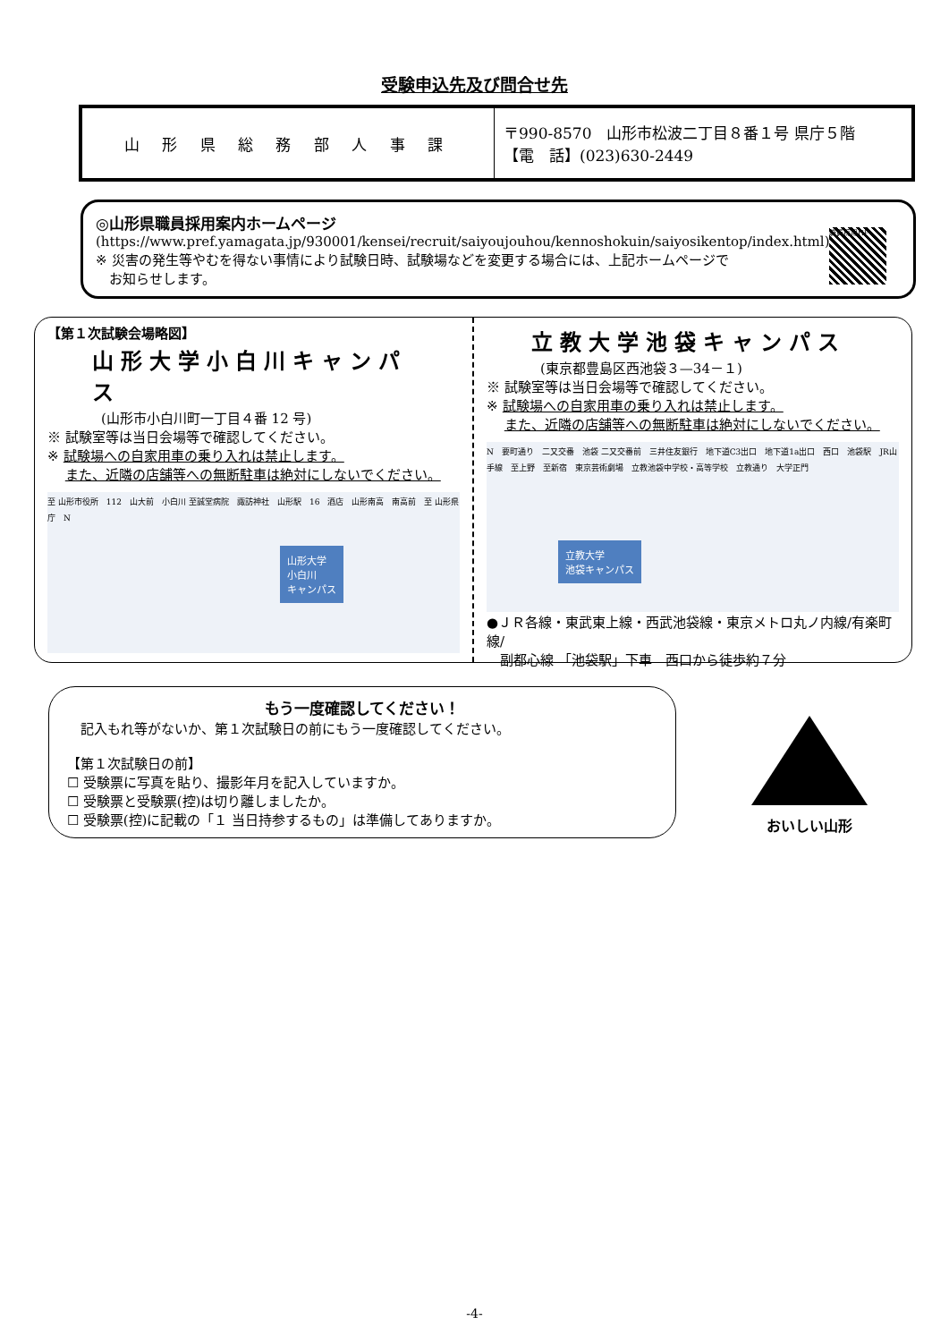受験申込先及び問合せ先
| 山 形 県 総 務 部 人 事 課 | 〒990-8570 山形市松波二丁目８番１号 県庁５階 【電 話】(023)630-2449 |
◎山形県職員採用案内ホームページ
(https://www.pref.yamagata.jp/930001/kensei/recruit/saiyoujouhou/kennoshokuin/saiyosikentop/index.html)
※ 災害の発生等やむを得ない事情により試験日時、試験場などを変更する場合には、上記ホームページで
　お知らせします。
職員採用HP
【第１次試験会場略図】
山形大学小白川キャンパス
(山形市小白川町一丁目４番 12 号)
※ 試験室等は当日会場等で確認してください。
※ 試験場への自家用車の乗り入れは禁止します。
　 また、近隣の店舗等への無断駐車は絶対にしないでください。
至 山形市役所　112　山大前　小白川 至誠堂病院　諏訪神社　山形駅　16　酒店　山形南高　南高前　至 山形県庁　N
山形大学
小白川
キャンパス
立教大学池袋キャンパス
(東京都豊島区西池袋３—34－１)
※ 試験室等は当日会場等で確認してください。
※ 試験場への自家用車の乗り入れは禁止します。
　 また、近隣の店舗等への無断駐車は絶対にしないでください。
N　要町通り　二又交番　池袋 二又交番前　三井住友銀行　地下道C3出口　地下道1a出口　西口　池袋駅　JR山手線　至上野　至新宿　東京芸術劇場　立教池袋中学校・高等学校　立教通り　大学正門
立教大学
池袋キャンパス
●ＪＲ各線・東武東上線・西武池袋線・東京メトロ丸ノ内線/有楽町線/
　副都心線 「池袋駅」下車　西口から徒歩約７分
もう一度確認してください！
　記入もれ等がないか、第１次試験日の前にもう一度確認してください。
【第１次試験日の前】
☐ 受験票に写真を貼り、撮影年月を記入していますか。
☐ 受験票と受験票(控)は切り離しましたか。
☐ 受験票(控)に記載の「１ 当日持参するもの」は準備してありますか。
おいしい山形
-4-